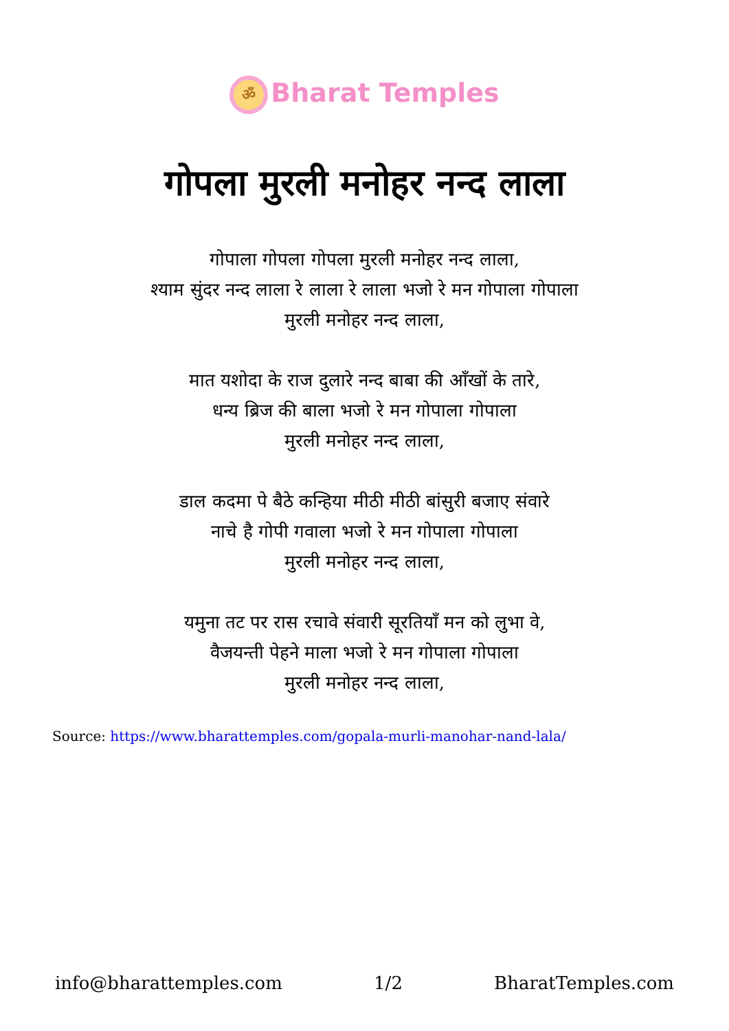ॐ Bharat Temples
गोपला मुरली मनोहर नन्द लाला
गोपाला गोपला गोपला मुरली मनोहर नन्द लाला,
श्याम सुंदर नन्द लाला रे लाला रे लाला भजो रे मन गोपाला गोपाला
मुरली मनोहर नन्द लाला,
मात यशोदा के राज दुलारे नन्द बाबा की आँखों के तारे,
धन्य ब्रिज की बाला भजो रे मन गोपाला गोपाला
मुरली मनोहर नन्द लाला,
डाल कदमा पे बैठे कन्हिया मीठी मीठी बांसुरी बजाए संवारे
नाचे है गोपी गवाला भजो रे मन गोपाला गोपाला
मुरली मनोहर नन्द लाला,
यमुना तट पर रास रचावे संवारी सूरतियाँ मन को लुभा वे,
वैजयन्ती पेहने माला भजो रे मन गोपाला गोपाला
मुरली मनोहर नन्द लाला,
Source: https://www.bharattemples.com/gopala-murli-manohar-nand-lala/
info@bharattemples.com 1/2 BharatTemples.com